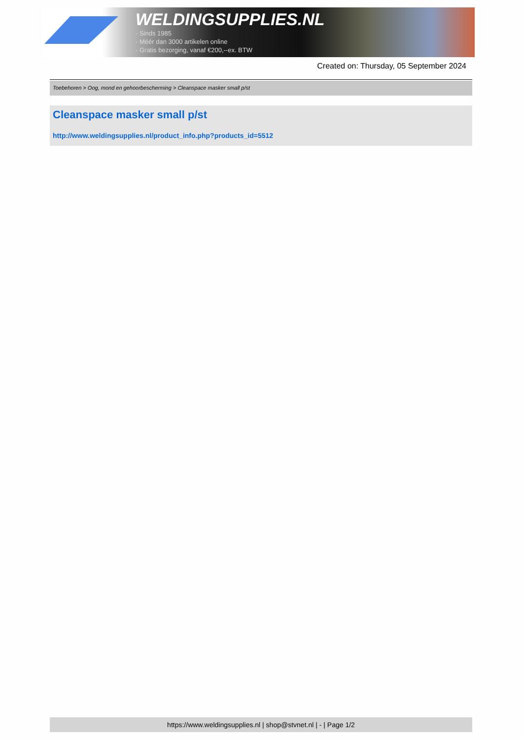WELDINGSUPPLIES.NL
- Sinds 1985
- Méér dan 3000 artikelen online
- Gratis bezorging, vanaf €200,--ex. BTW
Created on: Thursday, 05 September 2024
Toebehoren > Oog, mond en gehoorbescherming > Cleanspace masker small p/st
Cleanspace masker small p/st
http://www.weldingsupplies.nl/product_info.php?products_id=5512
https://www.weldingsupplies.nl | shop@stvnet.nl | - | Page 1/2